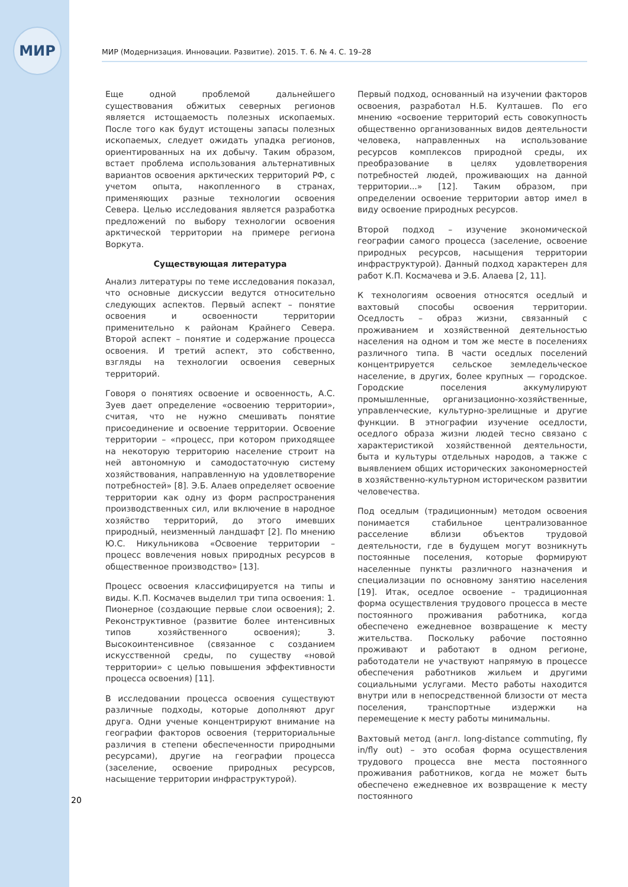МИР
МИР (Модернизация. Инновации. Развитие). 2015. Т. 6. № 4. С. 19–28
Еще одной проблемой дальнейшего существования обжитых северных регионов является истощаемость полезных ископаемых. После того как будут истощены запасы полезных ископаемых, следует ожидать упадка регионов, ориентированных на их добычу. Таким образом, встает проблема использования альтернативных вариантов освоения арктических территорий РФ, с учетом опыта, накопленного в странах, применяющих разные технологии освоения Севера. Целью исследования является разработка предложений по выбору технологии освоения арктической территории на примере региона Воркута.
Существующая литература
Анализ литературы по теме исследования показал, что основные дискуссии ведутся относительно следующих аспектов. Первый аспект – понятие освоения и освоенности территории применительно к районам Крайнего Севера. Второй аспект – понятие и содержание процесса освоения. И третий аспект, это собственно, взгляды на технологии освоения северных территорий.
Говоря о понятиях освоение и освоенность, А.С. Зуев дает определение «освоению территории», считая, что не нужно смешивать понятие присоединение и освоение территории. Освоение территории – «процесс, при котором приходящее на некоторую территорию население строит на ней автономную и самодостаточную систему хозяйствования, направленную на удовлетворение потребностей» [8]. Э.Б. Алаев определяет освоение территории как одну из форм распространения производственных сил, или включение в народное хозяйство территорий, до этого имевших природный, неизменный ландшафт [2]. По мнению Ю.С. Никульникова «Освоение территории – процесс вовлечения новых природных ресурсов в общественное производство» [13].
Процесс освоения классифицируется на типы и виды. К.П. Космачев выделил три типа освоения: 1. Пионерное (создающие первые слои освоения); 2. Реконструктивное (развитие более интенсивных типов хозяйственного освоения); 3. Высокоинтенсивное (связанное с созданием искусственной среды, по существу «новой территории» с целью повышения эффективности процесса освоения) [11].
В исследовании процесса освоения существуют различные подходы, которые дополняют друг друга. Одни ученые концентрируют внимание на географии факторов освоения (территориальные различия в степени обеспеченности природными ресурсами), другие на географии процесса (заселение, освоение природных ресурсов, насыщение территории инфраструктурой).
Первый подход, основанный на изучении факторов освоения, разработал Н.Б. Култашев. По его мнению «освоение территорий есть совокупность общественно организованных видов деятельности человека, направленных на использование ресурсов комплексов природной среды, их преобразование в целях удовлетворения потребностей людей, проживающих на данной территории...» [12]. Таким образом, при определении освоение территории автор имел в виду освоение природных ресурсов.
Второй подход – изучение экономической географии самого процесса (заселение, освоение природных ресурсов, насыщения территории инфраструктурой). Данный подход характерен для работ К.П. Космачева и Э.Б. Алаева [2, 11].
К технологиям освоения относятся оседлый и вахтовый способы освоения территории. Оседлость – образ жизни, связанный с проживанием и хозяйственной деятельностью населения на одном и том же месте в поселениях различного типа. В части оседлых поселений концентрируется сельское земледельческое население, в других, более крупных — городское. Городские поселения аккумулируют промышленные, организационно-хозяйственные, управленческие, культурно-зрелищные и другие функции. В этнографии изучение оседлости, оседлого образа жизни людей тесно связано с характеристикой хозяйственной деятельности, быта и культуры отдельных народов, а также с выявлением общих исторических закономерностей в хозяйственно-культурном историческом развитии человечества.
Под оседлым (традиционным) методом освоения понимается стабильное централизованное расселение вблизи объектов трудовой деятельности, где в будущем могут возникнуть постоянные поселения, которые формируют населенные пункты различного назначения и специализации по основному занятию населения [19]. Итак, оседлое освоение – традиционная форма осуществления трудового процесса в месте постоянного проживания работника, когда обеспечено ежедневное возвращение к месту жительства. Поскольку рабочие постоянно проживают и работают в одном регионе, работодатели не участвуют напрямую в процессе обеспечения работников жильем и другими социальными услугами. Место работы находится внутри или в непосредственной близости от места поселения, транспортные издержки на перемещение к месту работы минимальны.
Вахтовый метод (англ. long-distance commuting, fly in/fly out) – это особая форма осуществления трудового процесса вне места постоянного проживания работников, когда не может быть обеспечено ежедневное их возвращение к месту постоянного
20